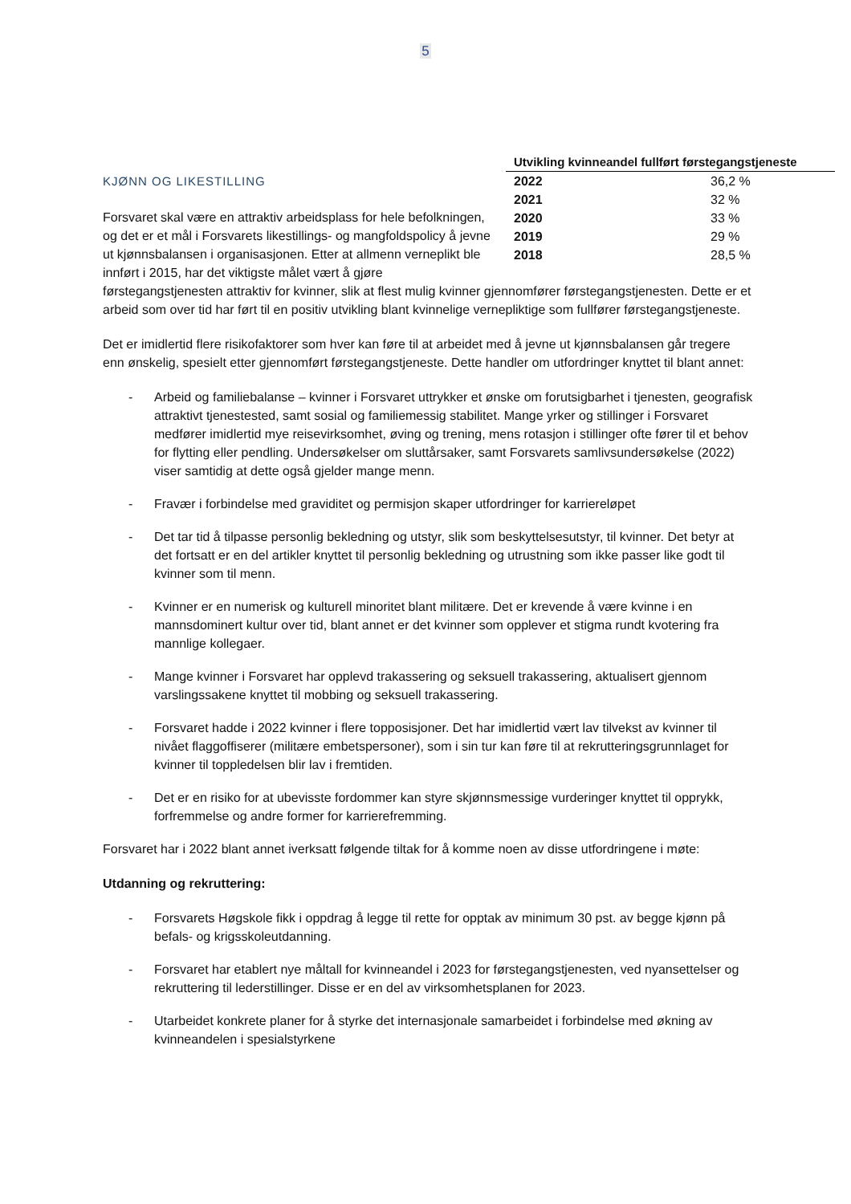5
| Utvikling kvinneandel fullført førstegangstjeneste | |
| --- | --- |
| 2022 | 36,2 % |
| 2021 | 32 % |
| 2020 | 33 % |
| 2019 | 29 % |
| 2018 | 28,5 % |
KJØNN OG LIKESTILLING
Forsvaret skal være en attraktiv arbeidsplass for hele befolkningen, og det er et mål i Forsvarets likestillings- og mangfoldspolicy å jevne ut kjønnsbalansen i organisasjonen. Etter at allmenn verneplikt ble innført i 2015, har det viktigste målet vært å gjøre førstegangstjenesten attraktiv for kvinner, slik at flest mulig kvinner gjennomfører førstegangstjenesten. Dette er et arbeid som over tid har ført til en positiv utvikling blant kvinnelige vernepliktige som fullfører førstegangstjeneste.
Det er imidlertid flere risikofaktorer som hver kan føre til at arbeidet med å jevne ut kjønnsbalansen går tregere enn ønskelig, spesielt etter gjennomført førstegangstjeneste. Dette handler om utfordringer knyttet til blant annet:
- Arbeid og familiebalanse – kvinner i Forsvaret uttrykker et ønske om forutsigbarhet i tjenesten, geografisk attraktivt tjenestested, samt sosial og familiemessig stabilitet. Mange yrker og stillinger i Forsvaret medfører imidlertid mye reisevirksomhet, øving og trening, mens rotasjon i stillinger ofte fører til et behov for flytting eller pendling. Undersøkelser om sluttårsaker, samt Forsvarets samlivsundersøkelse (2022) viser samtidig at dette også gjelder mange menn.
- Fravær i forbindelse med graviditet og permisjon skaper utfordringer for karriereløpet
- Det tar tid å tilpasse personlig bekledning og utstyr, slik som beskyttelsesutstyr, til kvinner. Det betyr at det fortsatt er en del artikler knyttet til personlig bekledning og utrustning som ikke passer like godt til kvinner som til menn.
- Kvinner er en numerisk og kulturell minoritet blant militære. Det er krevende å være kvinne i en mannsdominert kultur over tid, blant annet er det kvinner som opplever et stigma rundt kvotering fra mannlige kollegaer.
- Mange kvinner i Forsvaret har opplevd trakassering og seksuell trakassering, aktualisert gjennom varslingssakene knyttet til mobbing og seksuell trakassering.
- Forsvaret hadde i 2022 kvinner i flere topposisjoner. Det har imidlertid vært lav tilvekst av kvinner til nivået flaggoffiserer (militære embetspersoner), som i sin tur kan føre til at rekrutteringsgrunnlaget for kvinner til toppledelsen blir lav i fremtiden.
- Det er en risiko for at ubevisste fordommer kan styre skjønnsmessige vurderinger knyttet til opprykk, forfremmelse og andre former for karrierefremming.
Forsvaret har i 2022 blant annet iverksatt følgende tiltak for å komme noen av disse utfordringene i møte:
Utdanning og rekruttering:
- Forsvarets Høgskole fikk i oppdrag å legge til rette for opptak av minimum 30 pst. av begge kjønn på befals- og krigsskoleutdanning.
- Forsvaret har etablert nye måltall for kvinneandel i 2023 for førstegangstjenesten, ved nyansettelser og rekruttering til lederstillinger. Disse er en del av virksomhetsplanen for 2023.
- Utarbeidet konkrete planer for å styrke det internasjonale samarbeidet i forbindelse med økning av kvinneandelen i spesialstyrkene